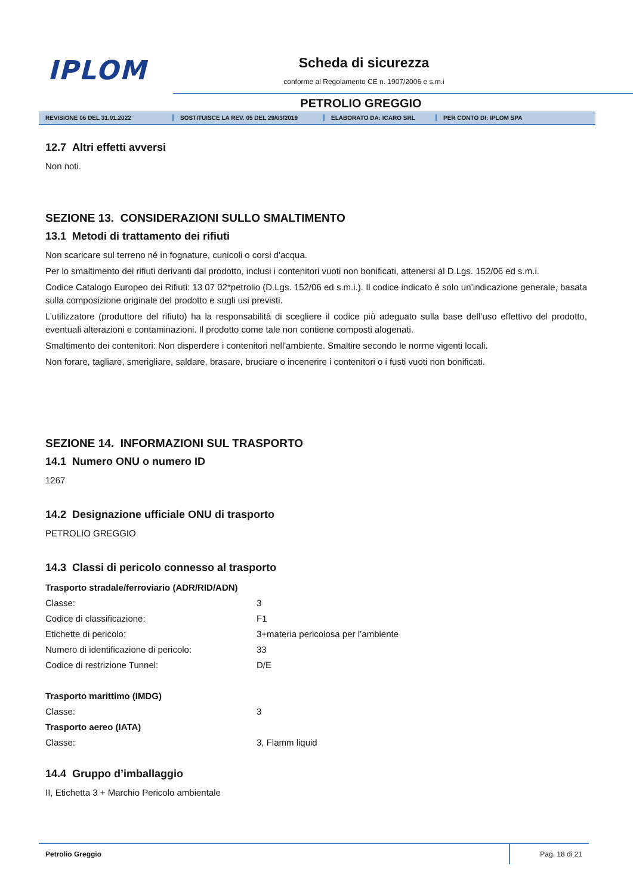IPLOM Scheda di sicurezza
conforme al Regolamento CE n. 1907/2006 e s.m.i
PETROLIO GREGGIO
REVISIONE 06 DEL 31.01.2022 SOSTITUISCE LA REV. 05 DEL 29/03/2019 ELABORATO DA: ICARO SRL PER CONTO DI: IPLOM SPA
12.7 Altri effetti avversi
Non noti.
SEZIONE 13. CONSIDERAZIONI SULLO SMALTIMENTO
13.1 Metodi di trattamento dei rifiuti
Non scaricare sul terreno né in fognature, cunicoli o corsi d'acqua.
Per lo smaltimento dei rifiuti derivanti dal prodotto, inclusi i contenitori vuoti non bonificati, attenersi al D.Lgs. 152/06 ed s.m.i.
Codice Catalogo Europeo dei Rifiuti: 13 07 02*petrolio (D.Lgs. 152/06 ed s.m.i.). Il codice indicato è solo un’indicazione generale, basata sulla composizione originale del prodotto e sugli usi previsti.
L’utilizzatore (produttore del rifiuto) ha la responsabilità di scegliere il codice più adeguato sulla base dell’uso effettivo del prodotto, eventuali alterazioni e contaminazioni. Il prodotto come tale non contiene composti alogenati.
Smaltimento dei contenitori: Non disperdere i contenitori nell'ambiente. Smaltire secondo le norme vigenti locali.
Non forare, tagliare, smerigliare, saldare, brasare, bruciare o incenerire i contenitori o i fusti vuoti non bonificati.
SEZIONE 14. INFORMAZIONI SUL TRASPORTO
14.1 Numero ONU o numero ID
1267
14.2 Designazione ufficiale ONU di trasporto
PETROLIO GREGGIO
14.3 Classi di pericolo connesso al trasporto
| Trasporto stradale/ferroviario (ADR/RID/ADN) | |
| Classe: | 3 |
| Codice di classificazione: | F1 |
| Etichette di pericolo: | 3+materia pericolosa per l’ambiente |
| Numero di identificazione di pericolo: | 33 |
| Codice di restrizione Tunnel: | D/E |
| Trasporto marittimo (IMDG) | |
| Classe: | 3 |
| Trasporto aereo (IATA) | |
| Classe: | 3, Flamm liquid |
14.4 Gruppo d’imballaggio
II, Etichetta 3 + Marchio Pericolo ambientale
Petrolio Greggio Pag. 18 di 21